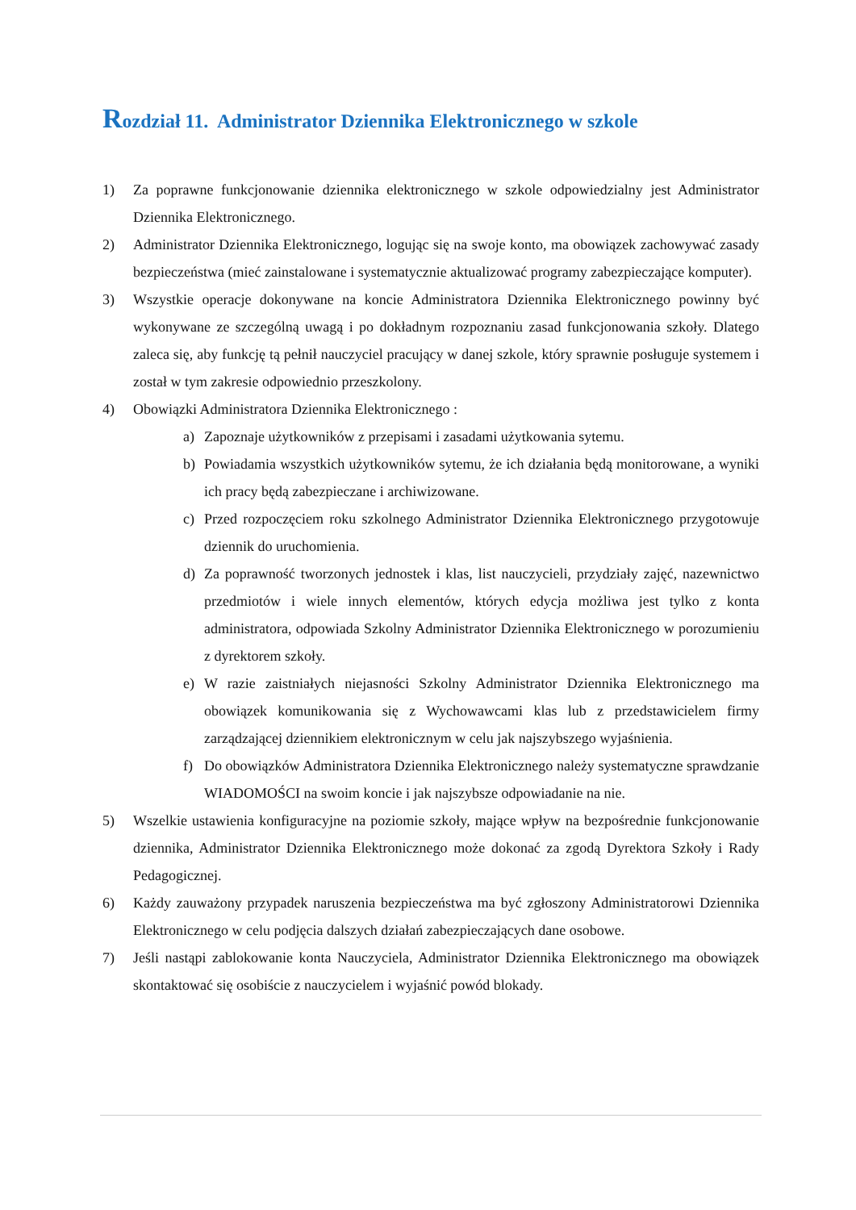Rozdział 11. Administrator Dziennika Elektronicznego w szkole
1) Za poprawne funkcjonowanie dziennika elektronicznego w szkole odpowiedzialny jest Administrator Dziennika Elektronicznego.
2) Administrator Dziennika Elektronicznego, logując się na swoje konto, ma obowiązek zachowywać zasady bezpieczeństwa (mieć zainstalowane i systematycznie aktualizować programy zabezpieczające komputer).
3) Wszystkie operacje dokonywane na koncie Administratora Dziennika Elektronicznego powinny być wykonywane ze szczególną uwagą i po dokładnym rozpoznaniu zasad funkcjonowania szkoły. Dlatego zaleca się, aby funkcję tą pełnił nauczyciel pracujący w danej szkole, który sprawnie posługuje systemem i został w tym zakresie odpowiednio przeszkolony.
4) Obowiązki Administratora Dziennika Elektronicznego :
a) Zapoznaje użytkowników z przepisami i zasadami użytkowania sytemu.
b) Powiadamia wszystkich użytkowników sytemu, że ich działania będą monitorowane, a wyniki ich pracy będą zabezpieczane i archiwizowane.
c) Przed rozpoczęciem roku szkolnego Administrator Dziennika Elektronicznego przygotowuje dziennik do uruchomienia.
d) Za poprawność tworzonych jednostek i klas, list nauczycieli, przydziały zajęć, nazewnictwo przedmiotów i wiele innych elementów, których edycja możliwa jest tylko z konta administratora, odpowiada Szkolny Administrator Dziennika Elektronicznego w porozumieniu z dyrektorem szkoły.
e) W razie zaistniałych niejasności Szkolny Administrator Dziennika Elektronicznego ma obowiązek komunikowania się z Wychowawcami klas lub z przedstawicielem firmy zarządzającej dziennikiem elektronicznym w celu jak najszybszego wyjaśnienia.
f) Do obowiązków Administratora Dziennika Elektronicznego należy systematyczne sprawdzanie WIADOMOŚCI na swoim koncie i jak najszybsze odpowiadanie na nie.
5) Wszelkie ustawienia konfiguracyjne na poziomie szkoły, mające wpływ na bezpośrednie funkcjonowanie dziennika, Administrator Dziennika Elektronicznego może dokonać za zgodą Dyrektora Szkoły i Rady Pedagogicznej.
6) Każdy zauważony przypadek naruszenia bezpieczeństwa ma być zgłoszony Administratorowi Dziennika Elektronicznego w celu podjęcia dalszych działań zabezpieczających dane osobowe.
7) Jeśli nastąpi zablokowanie konta Nauczyciela, Administrator Dziennika Elektronicznego ma obowiązek skontaktować się osobiście z nauczycielem i wyjaśnić powód blokady.